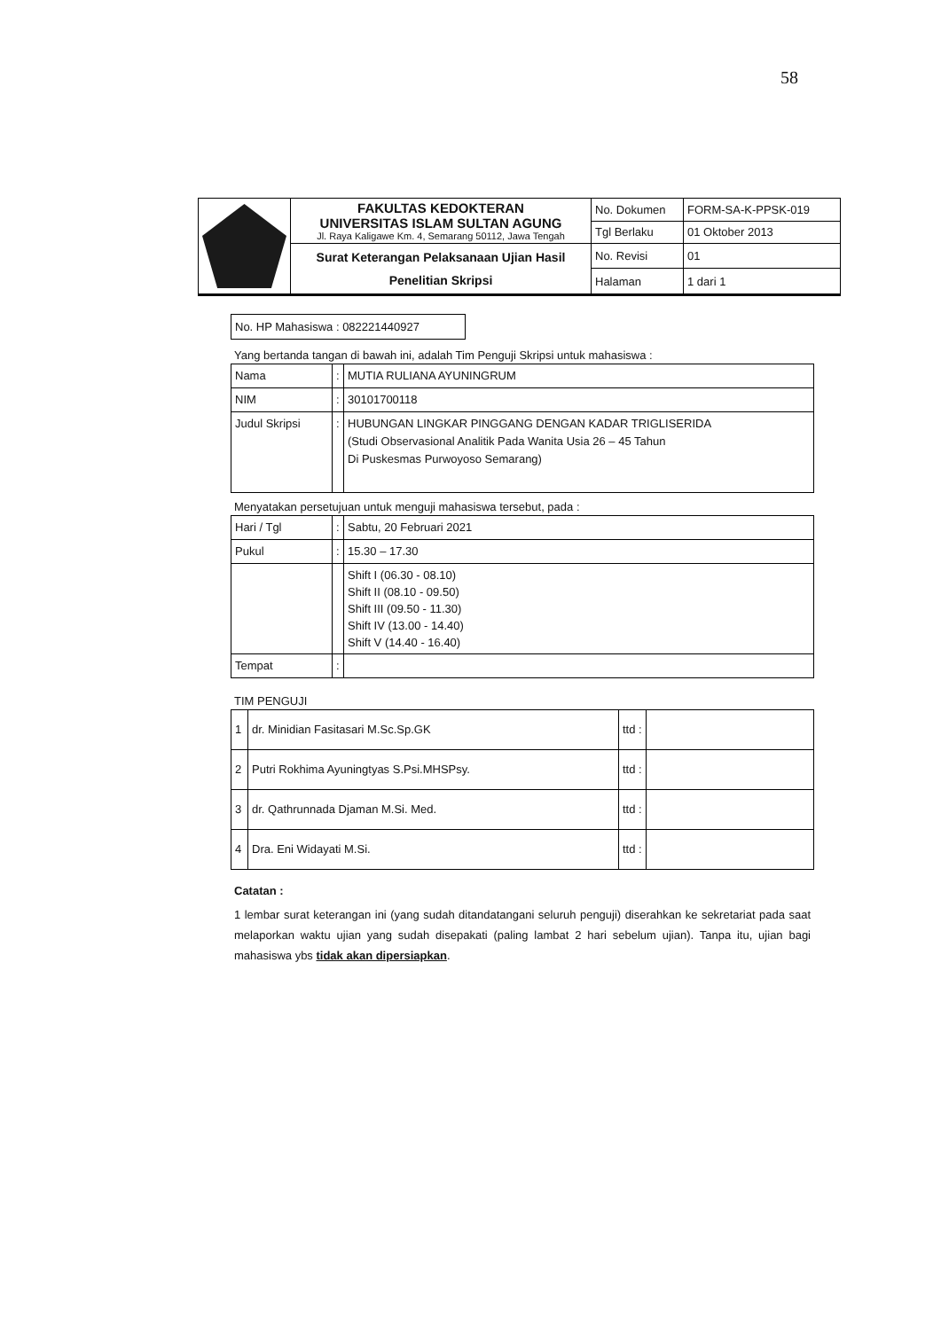58
| | FAKULTAS KEDOKTERAN UNIVERSITAS ISLAM SULTAN AGUNG Jl. Raya Kaligawe Km. 4, Semarang 50112, Jawa Tengah | No. Dokumen | FORM-SA-K-PPSK-019 |
| | | Tgl Berlaku | 01 Oktober 2013 |
| | Surat Keterangan Pelaksanaan Ujian Hasil Penelitian Skripsi | No. Revisi | 01 |
| | | Halaman | 1 dari 1 |
No. HP Mahasiswa : 082221440927
Yang bertanda tangan di bawah ini, adalah Tim Penguji Skripsi untuk mahasiswa :
| Nama | : | MUTIA RULIANA AYUNINGRUM |
| NIM | : | 30101700118 |
| Judul Skripsi | : | HUBUNGAN LINGKAR PINGGANG DENGAN KADAR TRIGLISERIDA (Studi Observasional Analitik Pada Wanita Usia 26 – 45 Tahun Di Puskesmas Purwoyoso Semarang) |
Menyatakan persetujuan untuk menguji mahasiswa tersebut, pada :
| Hari / Tgl | : | Sabtu, 20 Februari 2021 |
| Pukul | : | 15.30 – 17.30 |
| | | Shift I (06.30 - 08.10) Shift II (08.10 - 09.50) Shift III (09.50 - 11.30) Shift IV (13.00 - 14.40) Shift V (14.40 - 16.40) |
| Tempat | : | |
TIM PENGUJI
| 1 | dr. Minidian Fasitasari M.Sc.Sp.GK | ttd : | |
| 2 | Putri Rokhima Ayuningtyas S.Psi.MHSPsy. | ttd : | |
| 3 | dr. Qathrunnada Djaman M.Si. Med. | ttd : | |
| 4 | Dra. Eni Widayati M.Si. | ttd : | |
Catatan :
1 lembar surat keterangan ini (yang sudah ditandatangani seluruh penguji) diserahkan ke sekretariat pada saat melaporkan waktu ujian yang sudah disepakati (paling lambat 2 hari sebelum ujian). Tanpa itu, ujian bagi mahasiswa ybs tidak akan dipersiapkan.